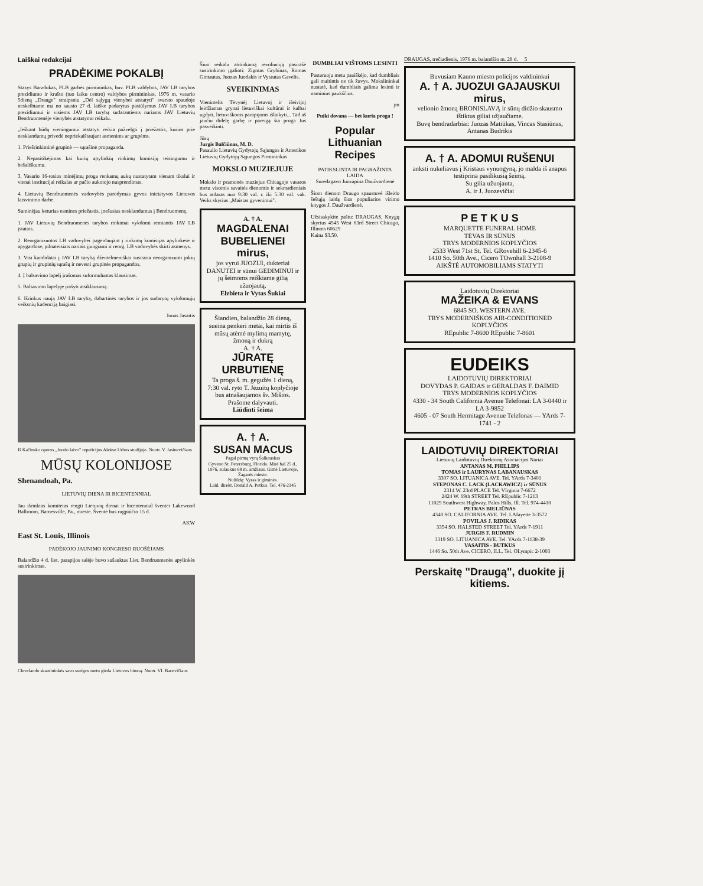Laiškai redakcijai
PRADĖKIME POKALBĮ
Stasys Barzdukas, PLB garbės pirmininkas, buv. PLB valdybos, JAV LB tarybos prezidiumo ir krašto (tuo laiku centro) valdybos pirmininkas, 1976 m. vasario 5dieną „Drauge" straipsniu „Dėl sąlygų vienybei atstatyti" svarsto spaudoje neskelbtame ma no sausio 27 d. laiške padarytus pasiūlymus JAV LB tarybos prezidiumui ir visiems JAV LB tarybą sudarantiems nariams JAV Lietuvių Bendruomenėje vienybės atstatymo reikalu.
„Ieškant būdų vieningumui atstatyti reikia pažvelgti į priežastis, kurios prie nesklandumų privedė nepriekaištaujant asmenims ar grupėms.
1. Priešrinkiminė grupinė — sąrašinė propaganda.
2. Nepasitikėjimas kai kurių apylinkių rinkimų komisijų teisingumu ir bešališkumu.
3. Vasario 16-tosios minėjimų proga renkamų aukų nustatytam vienam tikslui ir vienai institucijai reikalas ar pačio aukotojo nusprendimas.
4. Lietuvių Bendruomenės vadovybės parodymas gyvos iniciatyvos Lietuvos laisvinimo darbe.
Suminėjau keturias esmines priežastis, įnešusias nesklandumus į Bendruomenę.
1. JAV Lietuvių Bendruomenės tarybos rinkimai vykdomi remiantis JAV LB įstatais.
2. Reorganizuotos LB vadovybei pageidaujant į rinkimų komisijas apylinkėse ir apygardose, pilnateisiais nariais įjungiami ir reorg. LB vadovybės skirti asmenys.
3. Visi kandidatai į JAV LB tarybą džentelmeniškai susitaria neorganizuoti jokių grupių ir grupinių sąrašų ir nevesti grupinės propagandos.
4. Į balsavimo lapelį įrašomas suformuluotas klausimas.
5. Balsavimo lapelyje įrašyti atsiklausimą.
6. Išrinkus naują JAV LB tarybą, dabartinės tarybos ir jos sudarytų vykdomųjų veiksnių kadenciją baigiasi.
Jonas Jasaitis
Iš Kačinsko operos „Juodo laivo" repeticijos Alekso Urbos studijoje. Nuotr. V. Jasinevičiaus
MŪSŲ KOLONIJOSE
Shenandoah, Pa.
LIETUVIŲ DIENA IR BICENTENNIAL
Jau išrinktas komitetas rengti Lietuvių dienai ir bicentennial šventei Lakewood Ballroom, Barnesville, Pa., mieste. Šventė bus rugpiūčio 15 d.
AKW
East St. Louis, Illinois
PADĖKOJO JAUNIMO KONGRESO RUOŠĖJAMS
Balandžio 4 d. liet. parapijos salėje buvo sušauktas Liet. Bendruomenės apylinkės susirinkimas.
Clevelando skautininkės savo sueigos metu gieda Lietuvos himną. Nuotr. VI. Bacevičiaus
Šiuo reikalu atitinkamą rezoliuciją pasirašė susirinkimo įgalioti: Zigmas Grybinas, Romas Gintautas, Juozas Juodakis ir Vytautas Gavelis.
SVEIKINIMAS
Vienintelis Tėvynėj Lietuvoj ir išeivijoj leidžiamas grynai lietuviškai kultūrai ir kalbai ugdyti, lietuviškoms parapijoms išlaikyti... Tad aš jaučiu didelę garbę ir pareigą šia proga Jus pasveikinti.
Jūsų
Jurgis Balčiūnas, M. D.
Pasaulio Lietuvių Gydytojų Sąjungos ir Amerikos Lietuvių Gydytojų Sąjungos Pirmininkas
MOKSLO MUZIEJUJE
Mokslo ir pramonės muziejus Chicagoje vasaros metu visomis savaitės dienomis ir sekmadieniais bus atdaras nuo 9:30 val. r. iki 5:30 val. vak. Veiks skyrius „Maistas gyvenimui".
A. † A.
MAGDALENAI BUBELIENEI mirus,
jos vyrui JUOZUI, dukteriai DANUTEI ir sūnui GEDIMINUI ir jų šeimoms reiškiame gilią užuojautą.
Elzbieta ir Vytas Šukiai
Šiandien, balandžio 28 dieną, sueina penkeri metai, kai mirtis iš mūsų atėmė mylimą mamytę, žmoną ir dukrą
A. † A.
JŪRATĘ URBUTIENĘ
Ta proga š. m. gegužės 1 dieną, 7:30 val. ryto T. Jėzuitų koplyčioje bus atnašaujamos šv. Mišios.
Prašome dalyvauti.
Liūdinti šeima
A. † A.
SUSAN MACUS
Pagal pirmą vyrą Šalkauskas
Gyveno St. Petersburg, Florida. Mirė bal 25 d., 1976, sulaukus 68 m. amžiaus. Gimė Lietuvoje, Žagarės mieste.
Nuliūdę: Vyras ir giminės.
Laid. direkt. Donald A. Petkus. Tel. 476-2345
DUMBLIAI VIŠTOMS LESINTI
Pastaruoju metu paaiškėjo, kad dumbliais gali maitintis ne tik žuvys. Mokslininkai nustatė, kad dumbliais galima lesinti ir naminius paukščius.
jm
Puiki dovana — bet kuria proga !
Popular Lithuanian Recipes
PATIKSLINTA IR PAGRAŽINTA LAIDA
Suredagavo Juozapina Daužvardienė
Šiom dienom Draugo spaustuvė išleido šeštąją laidą šios populiarios virimo knygos J. Daužvardienė.
Užsisakykite paštu: DRAUGAS, Knygų skyrius 4545 West 63rd Street Chicago, Illinois 60629
Kaina $3.50.
DRAUGAS, trečiadienis, 1976 m. balandžio m. 28 d. 5
Buvusiam Kauno miesto policijos valdininkui
A. † A. JUOZUI GAJAUSKUI mirus,
velionio žmoną BRONISLAVĄ ir sūnų didžio skausmo ištiktus giliai užjaučiame.
Buvę bendradarbiai: Juozas Matiūkas, Vincas Stasiūnas, Antanas Budrikis
A. † A. ADOMUI RUŠENUI
anksti nukeliavus į Kristaus vynuogyną, jo malda iš anapus testiprina pasilikusią šeimą.
Su gilia užuojauta,
A. ir J. Juozevičiai
P E T K U S
MARQUETTE FUNERAL HOME
TĖVAS IR SŪNUS
TRYS MODERNIOS KOPLYČIOS
2533 West 71st St. Tel. GRovehill 6-2345-6
1410 So. 50th Ave., Cicero TOwnhall 3-2108-9
AIKŠTĖ AUTOMOBILIAMS STATYTI
Laidotuvių Direktoriai
MAŽEIKA & EVANS
6845 SO. WESTERN AVE.
TRYS MODERNIŠKOS AIR-CONDITIONED KOPLYČIOS
REpublic 7-8600 REpublic 7-8601
EUDEIKS
LAIDOTUVIŲ DIREKTORIAI
DOVYDAS P. GAIDAS ir GERALDAS F. DAIMID
TRYS MODERNIOS KOPLYČIOS
4330 - 34 South California Avenue Telefonai: LA 3-0440 ir LA 3-9852
4605 - 07 South Hermitage Avenue Telefonas — YArds 7-1741 - 2
LAIDOTUVIŲ DIREKTORIAI
Lietuvių Laidotuvių Direktorių Asociacijos Nariai
ANTANAS M. PHILLIPS
TOMAS ir LAURYNAS LABANAUSKAS
3307 SO. LITUANICA AVE. Tel. YArds 7-3401
STEPONAS C. LACK (LACKAWICZ) ir SŪNUS
2314 W. 23rd PLACE Tel. VIrginia 7-6672
2424 W. 69th STREET Tel. REpublic 7-1213
11029 Southwest Highway, Palos Hills, Ill. Tel. 974-4410
PETRAS BIELIŪNAS
4348 SO. CALIFORNIA AVE. Tel. LAfayette 3-3572
POVILAS J. RIDIKAS
3354 SO. HALSTED STREET Tel. YArds 7-1911
JURGIS F. RUDMIN
3319 SO. LITUANICA AVE. Tel. YArds 7-1138-39
VASAITIS - BUTKUS
1446 So. 50th Ave. CICERO, ILL. Tel. OLympic 2-1003
Perskaitę "Draugą", duokite jį kitiems.